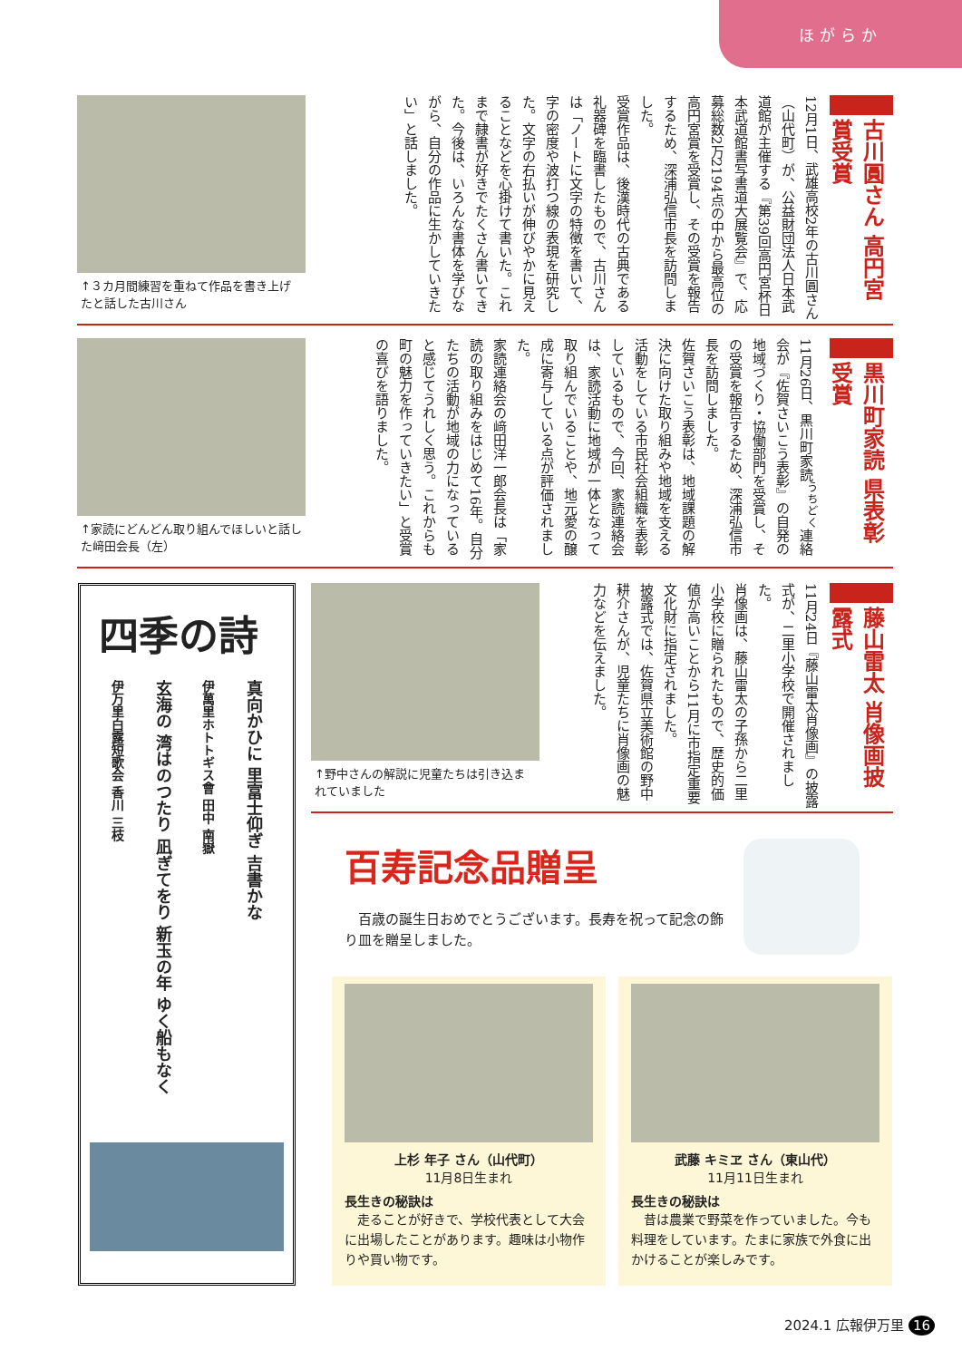ほがらか
古川圓さん 高円宮賞受賞
12月1日、武雄高校2年の古川圓さん（山代町）が、公益財団法人日本武道館が主催する『第39回高円宮杯日本武道館書写書道大展覧会』で、応募総数2万2194点の中から最高位の高円宮賞を受賞し、その受賞を報告するため、深浦弘信市長を訪問しました。
受賞作品は、後漢時代の古典である礼器碑を臨書したもので、古川さんは「ノートに文字の特徴を書いて、字の密度や波打つ線の表現を研究した。文字の右払いが伸びやかに見えることなどを心掛けて書いた。これまで隷書が好きでたくさん書いてきた。今後は、いろんな書体を学びながら、自分の作品に生かしていきたい」と話しました。
↑３カ月間練習を重ねて作品を書き上げたと話した古川さん
黒川町家読 県表彰受賞
11月26日、黒川町家読<sup>うちどく</sup>連絡会が『佐賀さいこう表彰』の自発の地域づくり・協働部門を受賞し、その受賞を報告するため、深浦弘信市長を訪問しました。
佐賀さいこう表彰は、地域課題の解決に向けた取り組みや地域を支える活動をしている市民社会組織を表彰しているもので、今回、家読連絡会は、家読活動に地域が一体となって取り組んでいることや、地元愛の醸成に寄与している点が評価されました。
家読連絡会の﨑田洋一郎会長は「家読の取り組みをはじめて16年。自分たちの活動が地域の力になっていると感じてうれしく思う。これからも町の魅力を作っていきたい」と受賞の喜びを語りました。
↑家読にどんどん取り組んでほしいと話した﨑田会長（左）
藤山雷太 肖像画披露式
11月24日『藤山雷太肖像画』の披露式が、二里小学校で開催されました。
肖像画は、藤山雷太の子孫から二里小学校に贈られたもので、歴史的価値が高いことから11月に市指定重要文化財に指定されました。
披露式では、佐賀県立美術館の野中耕介さんが、児童たちに肖像画の魅力などを伝えました。
↑野中さんの解説に児童たちは引き込まれていました
四季の詩
真向かひに 里富士仰ぎ 吉書かな
伊萬里ホトトギス會 田中 南嶽
玄海の 湾はのつたり 凪ぎてをり 新玉の年 ゆく船もなく
伊万里白露短歌会 香川 三枝
百寿記念品贈呈
　百歳の誕生日おめでとうございます。長寿を祝って記念の飾り皿を贈呈しました。
上杉 年子 さん（山代町）
11月8日生まれ
長生きの秘訣は
　走ることが好きで、学校代表として大会に出場したことがあります。趣味は小物作りや買い物です。
武藤 キミヱ さん（東山代）
11月11日生まれ
長生きの秘訣は
　昔は農業で野菜を作っていました。今も料理をしています。たまに家族で外食に出かけることが楽しみです。
2024.1 広報伊万里 16